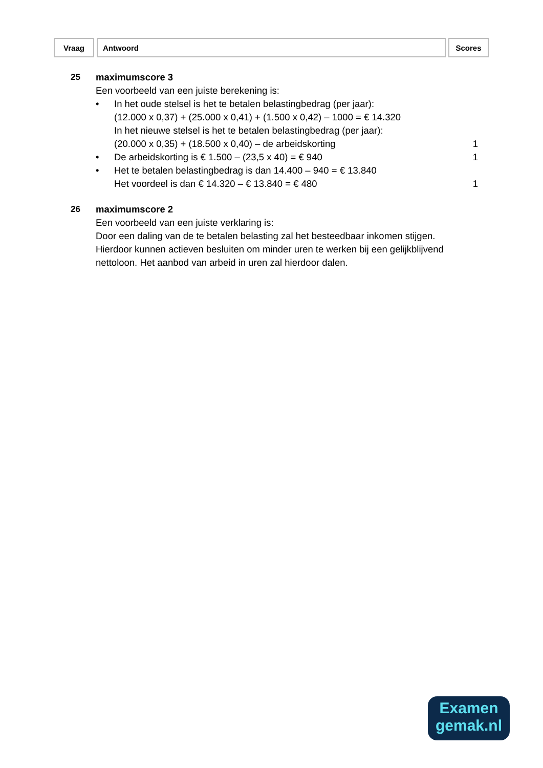| Vraag | Antwoord | Scores |
25 maximumscore 3
Een voorbeeld van een juiste berekening is:
• In het oude stelsel is het te betalen belastingbedrag (per jaar):
(12.000 x 0,37) + (25.000 x 0,41) + (1.500 x 0,42) – 1000 = € 14.320
In het nieuwe stelsel is het te betalen belastingbedrag (per jaar):
(20.000 x 0,35) + (18.500 x 0,40) – de arbeidskorting
1
• De arbeidskorting is € 1.500 – (23,5 x 40) = € 940
1
• Het te betalen belastingbedrag is dan 14.400 – 940 = € 13.840
Het voordeel is dan € 14.320 – € 13.840 = € 480
1
26 maximumscore 2
Een voorbeeld van een juiste verklaring is:
Door een daling van de te betalen belasting zal het besteedbaar inkomen stijgen. Hierdoor kunnen actieven besluiten om minder uren te werken bij een gelijkblijvend nettoloon. Het aanbod van arbeid in uren zal hierdoor dalen.
Examen
gemak.nl